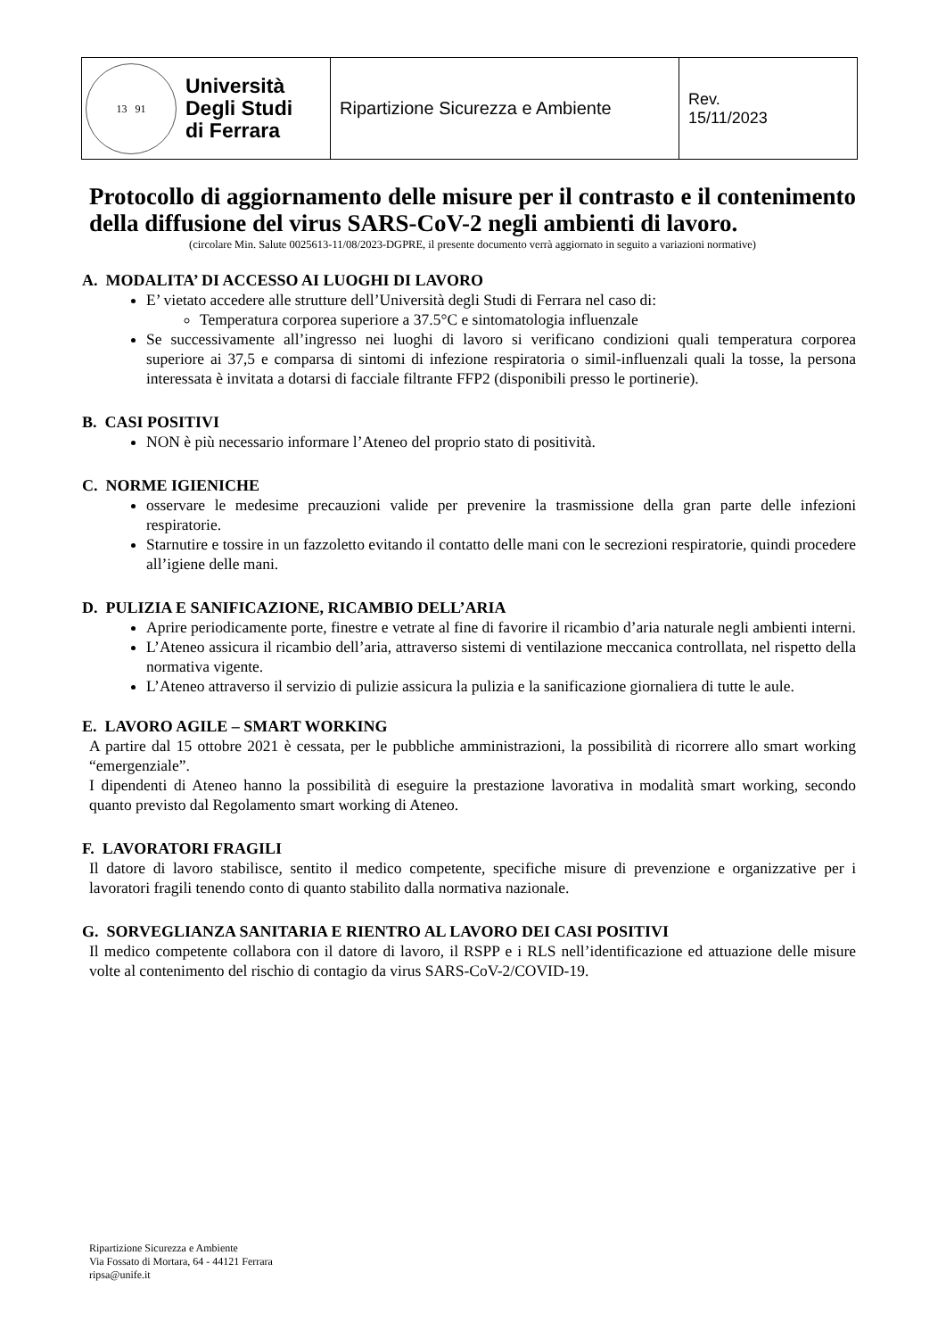| 13 91 Università Degli Studi di Ferrara | Ripartizione Sicurezza e Ambiente | Rev. 15/11/2023 |
Protocollo di aggiornamento delle misure per il contrasto e il contenimento della diffusione del virus SARS-CoV-2 negli ambienti di lavoro.
(circolare Min. Salute 0025613-11/08/2023-DGPRE, il presente documento verrà aggiornato in seguito a variazioni normative)
A. MODALITA’ DI ACCESSO AI LUOGHI DI LAVORO
E’ vietato accedere alle strutture dell’Università degli Studi di Ferrara nel caso di:
Temperatura corporea superiore a 37.5°C e sintomatologia influenzale
Se successivamente all’ingresso nei luoghi di lavoro si verificano condizioni quali temperatura corporea superiore ai 37,5 e comparsa di sintomi di infezione respiratoria o simil-influenzali quali la tosse, la persona interessata è invitata a dotarsi di facciale filtrante FFP2 (disponibili presso le portinerie).
B. CASI POSITIVI
NON è più necessario informare l’Ateneo del proprio stato di positività.
C. NORME IGIENICHE
osservare le medesime precauzioni valide per prevenire la trasmissione della gran parte delle infezioni respiratorie.
Starnutire e tossire in un fazzoletto evitando il contatto delle mani con le secrezioni respiratorie, quindi procedere all’igiene delle mani.
D. PULIZIA E SANIFICAZIONE, RICAMBIO DELL’ARIA
Aprire periodicamente porte, finestre e vetrate al fine di favorire il ricambio d’aria naturale negli ambienti interni.
L’Ateneo assicura il ricambio dell’aria, attraverso sistemi di ventilazione meccanica controllata, nel rispetto della normativa vigente.
L’Ateneo attraverso il servizio di pulizie assicura la pulizia e la sanificazione giornaliera di tutte le aule.
E. LAVORO AGILE – SMART WORKING
A partire dal 15 ottobre 2021 è cessata, per le pubbliche amministrazioni, la possibilità di ricorrere allo smart working “emergenziale”.
I dipendenti di Ateneo hanno la possibilità di eseguire la prestazione lavorativa in modalità smart working, secondo quanto previsto dal Regolamento smart working di Ateneo.
F. LAVORATORI FRAGILI
Il datore di lavoro stabilisce, sentito il medico competente, specifiche misure di prevenzione e organizzative per i lavoratori fragili tenendo conto di quanto stabilito dalla normativa nazionale.
G. SORVEGLIANZA SANITARIA E RIENTRO AL LAVORO DEI CASI POSITIVI
Il medico competente collabora con il datore di lavoro, il RSPP e i RLS nell’identificazione ed attuazione delle misure volte al contenimento del rischio di contagio da virus SARS-CoV-2/COVID-19.
Ripartizione Sicurezza e Ambiente
Via Fossato di Mortara, 64 - 44121 Ferrara
ripsa@unife.it